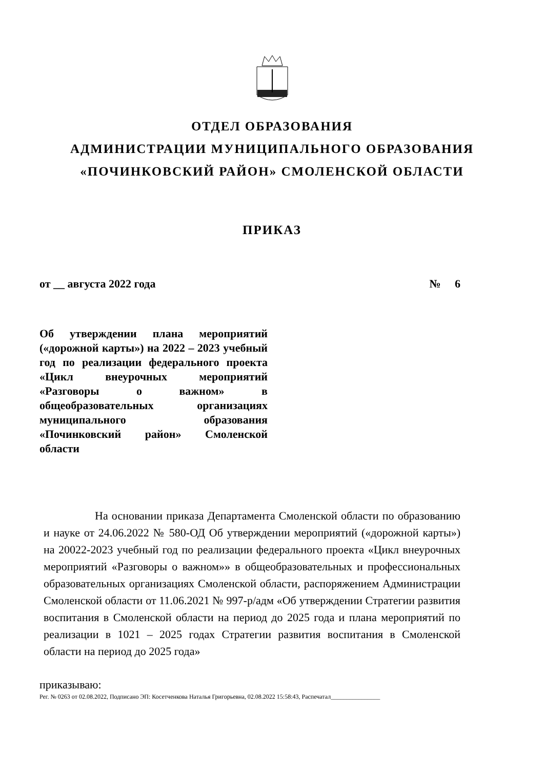ОТДЕЛ ОБРАЗОВАНИЯ
АДМИНИСТРАЦИИ МУНИЦИПАЛЬНОГО ОБРАЗОВАНИЯ
«ПОЧИНКОВСКИЙ РАЙОН» СМОЛЕНСКОЙ ОБЛАСТИ
ПРИКАЗ
от __ августа 2022 года № 6
Об утверждении плана мероприятий («дорожной карты») на 2022 – 2023 учебный год по реализации федерального проекта «Цикл внеурочных мероприятий «Разговоры о важном» в общеобразовательных организациях муниципального образования «Починковский район» Смоленской области
На основании приказа Департамента Смоленской области по образованию и науке от 24.06.2022 № 580-ОД Об утверждении мероприятий («дорожной карты») на 20022-2023 учебный год по реализации федерального проекта «Цикл внеурочных мероприятий «Разговоры о важном»» в общеобразовательных и профессиональных образовательных организациях Смоленской области, распоряжением Администрации Смоленской области от 11.06.2021 № 997-р/адм «Об утверждении Стратегии развития воспитания в Смоленской области на период до 2025 года и плана мероприятий по реализации в 1021 – 2025 годах Стратегии развития воспитания в Смоленской области на период до 2025 года»
приказываю:
Рег. № 0263 от 02.08.2022, Подписано ЭП: Косетченкова Наталья Григорьевна, 02.08.2022 15:58:43, Распечатал________________